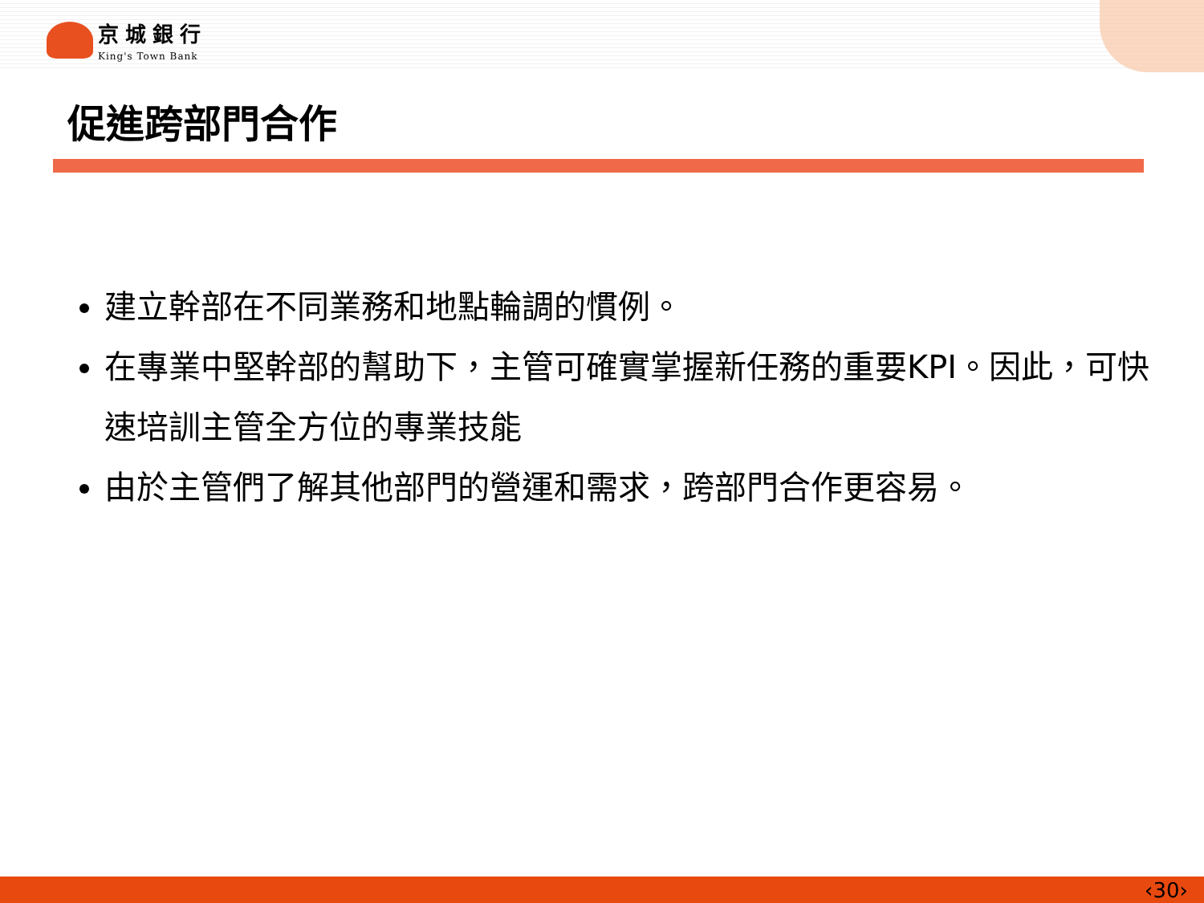京城銀行
King's Town Bank
促進跨部門合作
建立幹部在不同業務和地點輪調的慣例。
在專業中堅幹部的幫助下，主管可確實掌握新任務的重要KPI。因此，可快速培訓主管全方位的專業技能
由於主管們了解其他部門的營運和需求，跨部門合作更容易。
‹30›